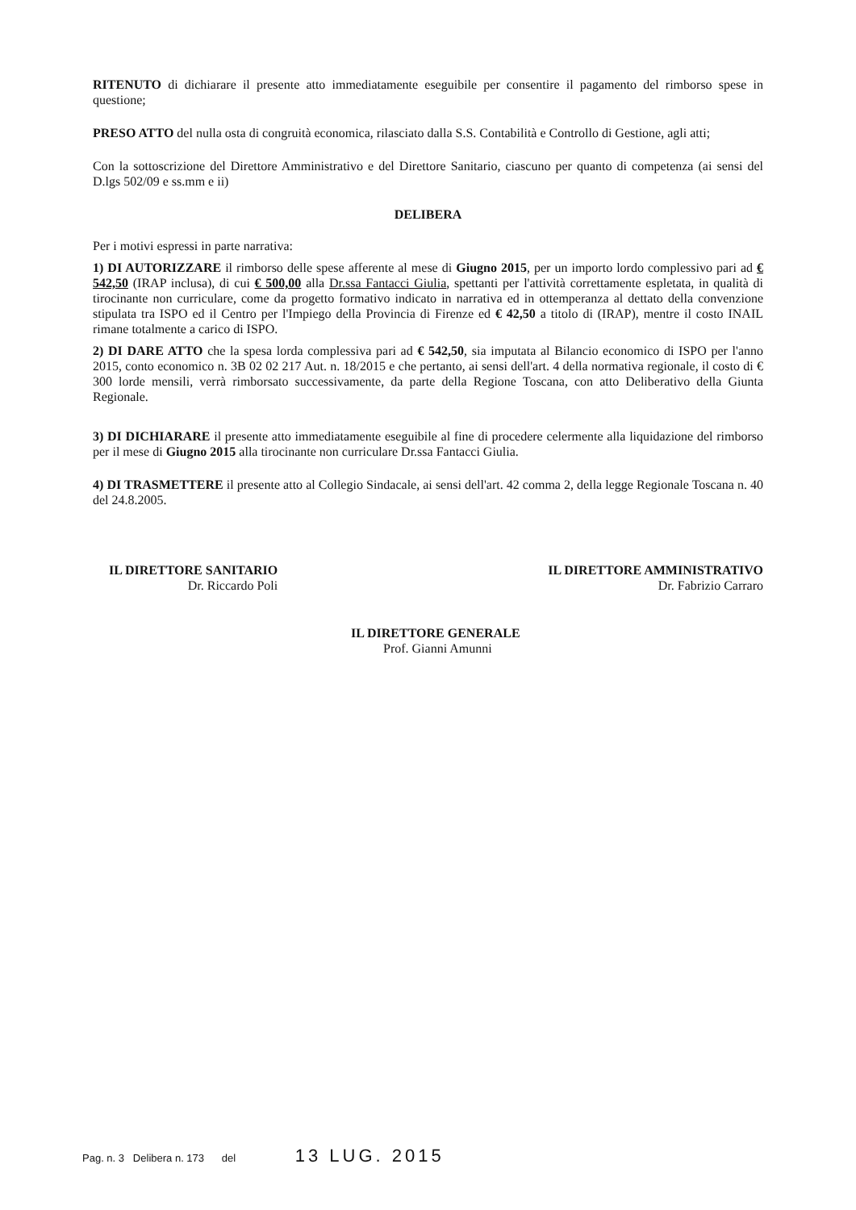RITENUTO di dichiarare il presente atto immediatamente eseguibile per consentire il pagamento del rimborso spese in questione;
PRESO ATTO del nulla osta di congruità economica, rilasciato dalla S.S. Contabilità e Controllo di Gestione, agli atti;
Con la sottoscrizione del Direttore Amministrativo e del Direttore Sanitario, ciascuno per quanto di competenza (ai sensi del D.lgs 502/09 e ss.mm e ii)
DELIBERA
Per i motivi espressi in parte narrativa:
1) DI AUTORIZZARE il rimborso delle spese afferente al mese di Giugno 2015, per un importo lordo complessivo pari ad € 542,50 (IRAP inclusa), di cui € 500,00 alla Dr.ssa Fantacci Giulia, spettanti per l'attività correttamente espletata, in qualità di tirocinante non curriculare, come da progetto formativo indicato in narrativa ed in ottemperanza al dettato della convenzione stipulata tra ISPO ed il Centro per l'Impiego della Provincia di Firenze ed € 42,50 a titolo di (IRAP), mentre il costo INAIL rimane totalmente a carico di ISPO.
2) DI DARE ATTO che la spesa lorda complessiva pari ad € 542,50, sia imputata al Bilancio economico di ISPO per l'anno 2015, conto economico n. 3B 02 02 217 Aut. n. 18/2015 e che pertanto, ai sensi dell'art. 4 della normativa regionale, il costo di € 300 lorde mensili, verrà rimborsato successivamente, da parte della Regione Toscana, con atto Deliberativo della Giunta Regionale.
3) DI DICHIARARE il presente atto immediatamente eseguibile al fine di procedere celermente alla liquidazione del rimborso per il mese di Giugno 2015 alla tirocinante non curriculare Dr.ssa Fantacci Giulia.
4) DI TRASMETTERE il presente atto al Collegio Sindacale, ai sensi dell'art. 42 comma 2, della legge Regionale Toscana n. 40 del 24.8.2005.
IL DIRETTORE SANITARIO
Dr. Riccardo Poli
IL DIRETTORE AMMINISTRATIVO
Dr. Fabrizio Carraro
IL DIRETTORE GENERALE
Prof. Gianni Amunni
Pag. n. 3 Delibera n. 173 del 13 LUG. 2015